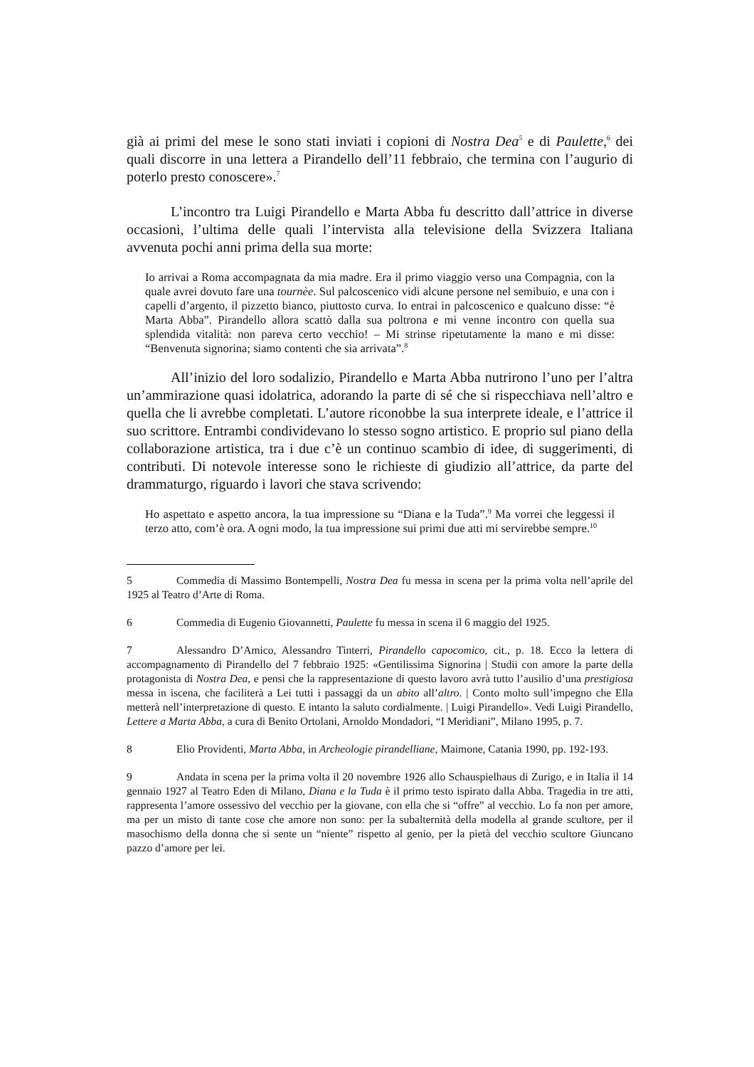già ai primi del mese le sono stati inviati i copioni di Nostra Dea<sup>5</sup> e di Paulette,<sup>6</sup> dei quali discorre in una lettera a Pirandello dell’11 febbraio, che termina con l’augurio di poterlo presto conoscere».<sup>7</sup>
L’incontro tra Luigi Pirandello e Marta Abba fu descritto dall’attrice in diverse occasioni, l’ultima delle quali l’intervista alla televisione della Svizzera Italiana avvenuta pochi anni prima della sua morte:
Io arrivai a Roma accompagnata da mia madre. Era il primo viaggio verso una Compagnia, con la quale avrei dovuto fare una tournèe. Sul palcoscenico vidi alcune persone nel semibuio, e una con i capelli d’argento, il pizzetto bianco, piuttosto curva. Io entrai in palcoscenico e qualcuno disse: “è Marta Abba”. Pirandello allora scattò dalla sua poltrona e mi venne incontro con quella sua splendida vitalità: non pareva certo vecchio! – Mi strinse ripetutamente la mano e mi disse: “Benvenuta signorina; siamo contenti che sia arrivata”.<sup>8</sup>
All’inizio del loro sodalizio, Pirandello e Marta Abba nutrirono l’uno per l’altra un’ammirazione quasi idolatrica, adorando la parte di sé che si rispecchiava nell’altro e quella che li avrebbe completati. L’autore riconobbe la sua interprete ideale, e l’attrice il suo scrittore. Entrambi condividevano lo stesso sogno artistico. E proprio sul piano della collaborazione artistica, tra i due c’è un continuo scambio di idee, di suggerimenti, di contributi. Di notevole interesse sono le richieste di giudizio all’attrice, da parte del drammaturgo, riguardo i lavori che stava scrivendo:
Ho aspettato e aspetto ancora, la tua impressione su “Diana e la Tuda”.<sup>9</sup> Ma vorrei che leggessi il terzo atto, com’è ora. A ogni modo, la tua impressione sui primi due atti mi servirebbe sempre.<sup>10</sup>
5 Commedia di Massimo Bontempelli, Nostra Dea fu messa in scena per la prima volta nell’aprile del 1925 al Teatro d’Arte di Roma.
6 Commedia di Eugenio Giovannetti, Paulette fu messa in scena il 6 maggio del 1925.
7 Alessandro D’Amico, Alessandro Tinterri, Pirandello capocomico, cit., p. 18. Ecco la lettera di accompagnamento di Pirandello del 7 febbraio 1925: «Gentilissima Signorina | Studii con amore la parte della protagonista di Nostra Dea, e pensi che la rappresentazione di questo lavoro avrà tutto l’ausilio d’una prestigiosa messa in iscena, che faciliterà a Lei tutti i passaggi da un abito all’altro. | Conto molto sull’impegno che Ella metterà nell’interpretazione di questo. E intanto la saluto cordialmente. | Luigi Pirandello». Vedi Luigi Pirandello, Lettere a Marta Abba, a cura di Benito Ortolani, Arnoldo Mondadori, “I Meridiani”, Milano 1995, p. 7.
8 Elio Providenti, Marta Abba, in Archeologie pirandelliane, Maimone, Catania 1990, pp. 192-193.
9 Andata in scena per la prima volta il 20 novembre 1926 allo Schauspielhaus di Zurigo, e in Italia il 14 gennaio 1927 al Teatro Eden di Milano, Diana e la Tuda è il primo testo ispirato dalla Abba. Tragedia in tre atti, rappresenta l’amore ossessivo del vecchio per la giovane, con ella che si “offre” al vecchio. Lo fa non per amore, ma per un misto di tante cose che amore non sono: per la subalternità della modella al grande scultore, per il masochismo della donna che si sente un “niente” rispetto al genio, per la pietà del vecchio scultore Giuncano pazzo d’amore per lei.